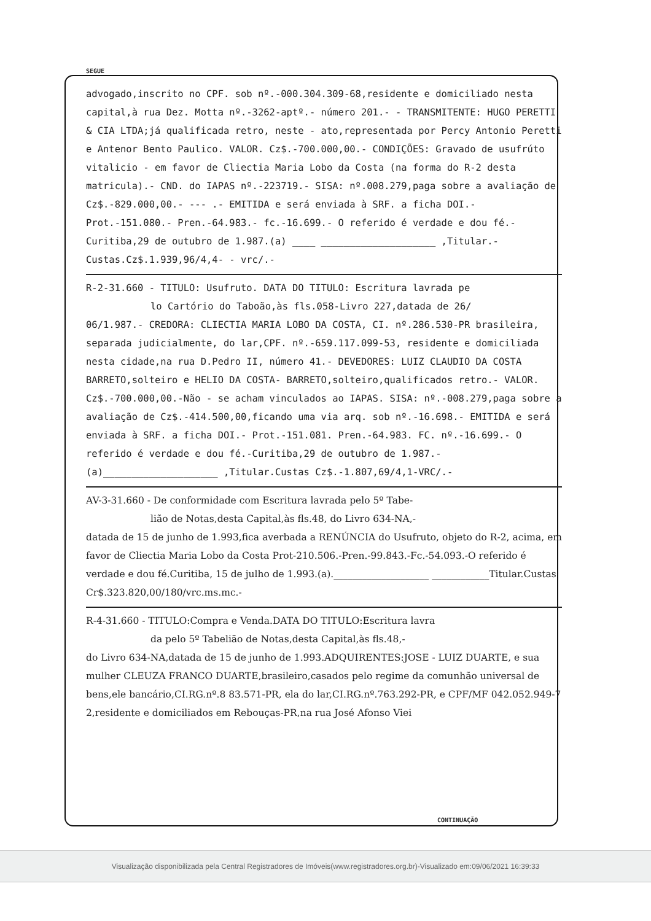SEGUE
advogado,inscrito no CPF. sob nº.-000.304.309-68,residente e domiciliado nesta capital,à rua Dez. Motta nº.-3262-aptº.- número 201.- - TRANSMITENTE: HUGO PERETTI & CIA LTDA;já qualificada retro, neste - ato,representada por Percy Antonio Peretti e Antenor Bento Paulico. VALOR. Cz$.-700.000,00.- CONDIÇÕES: Gravado de usufrúto vitalicio - em favor de Cliectia Maria Lobo da Costa (na forma do R-2 desta matricula).- CND. do IAPAS nº.-223719.- SISA: nº.008.279,paga sobre a avaliação de Cz$.-829.000,00.- --- .- EMITIDA e será enviada à SRF. a ficha DOI.- Prot.-151.080.- Pren.-64.983.- fc.-16.699.- O referido é verdade e dou fé.- Curitiba,29 de outubro de 1.987.(a) ____ ____________________ ,Titular.-Custas.Cz$.1.939,96/4,4- - vrc/.-
R-2-31.660 - TITULO: Usufruto. DATA DO TITULO: Escritura lavrada pe
lo Cartório do Taboão,às fls.058-Livro 227,datada de 26/
06/1.987.- CREDORA: CLIECTIA MARIA LOBO DA COSTA, CI. nº.286.530-PR brasileira, separada judicialmente, do lar,CPF. nº.-659.117.099-53, residente e domiciliada nesta cidade,na rua D.Pedro II, número 41.- DEVEDORES: LUIZ CLAUDIO DA COSTA BARRETO,solteiro e HELIO DA COSTA- BARRETO,solteiro,qualificados retro.- VALOR. Cz$.-700.000,00.-Não - se acham vinculados ao IAPAS. SISA: nº.-008.279,paga sobre a avaliação de Cz$.-414.500,00,ficando uma via arq. sob nº.-16.698.- EMITIDA e será enviada à SRF. a ficha DOI.- Prot.-151.081. Pren.-64.983. FC. nº.-16.699.- O referido é verdade e dou fé.-Curitiba,29 de outubro de 1.987.- (a)____________________ ,Titular.Custas Cz$.-1.807,69/4,1-VRC/.-
AV-3-31.660 - De conformidade com Escritura lavrada pelo 5º Tabe-
lião de Notas,desta Capital,às fls.48, do Livro 634-NA,-
datada de 15 de junho de 1.993,fica averbada a RENÚNCIA do Usufruto, objeto do R-2, acima, em favor de Cliectia Maria Lobo da Costa Prot-210.506.-Pren.-99.843.-Fc.-54.093.-O referido é verdade e dou fé.Curitiba, 15 de julho de 1.993.(a).____________________ ____________Titular.Custas Cr$.323.820,00/180/vrc.ms.mc.-
R-4-31.660 - TITULO:Compra e Venda.DATA DO TITULO:Escritura lavra
da pelo 5º Tabelião de Notas,desta Capital,às fls.48,-
do Livro 634-NA,datada de 15 de junho de 1.993.ADQUIRENTES:JOSE - LUIZ DUARTE, e sua mulher CLEUZA FRANCO DUARTE,brasileiro,casados pelo regime da comunhão universal de bens,ele bancário,CI.RG.nº.8 83.571-PR, ela do lar,CI.RG.nº.763.292-PR, e CPF/MF 042.052.949-7 2,residente e domiciliados em Rebouças-PR,na rua José Afonso Viei
CONTINUAÇÃO
Visualização disponibilizada pela Central Registradores de Imóveis(www.registradores.org.br)-Visualizado em:09/06/2021 16:39:33